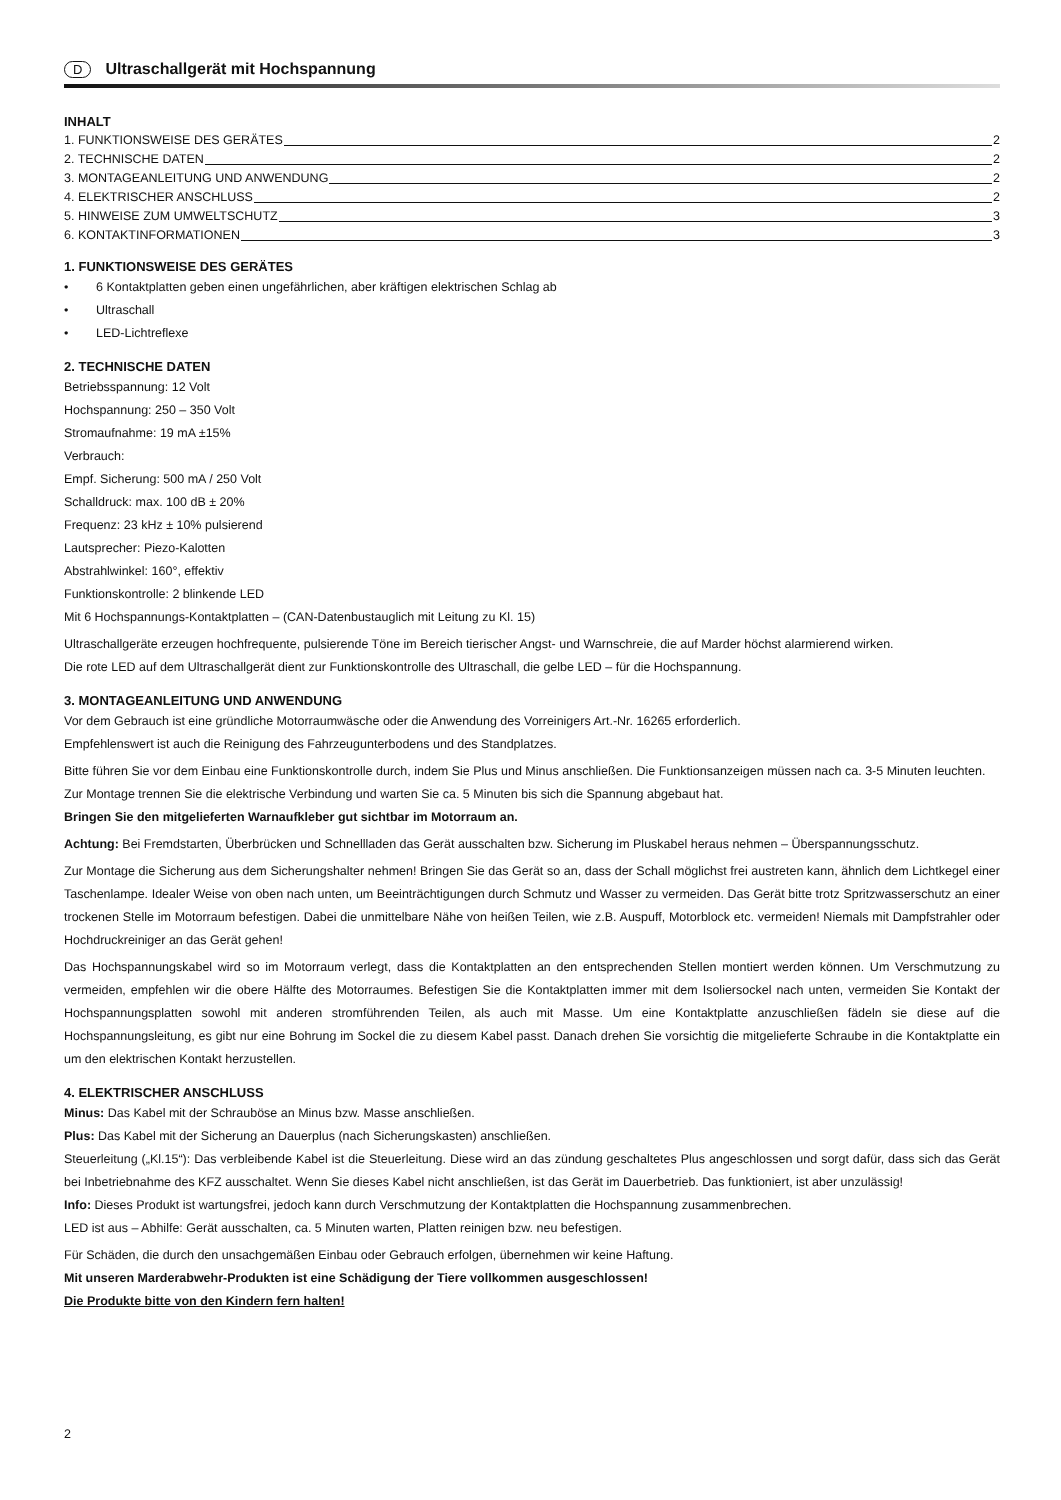D Ultraschallgerät mit Hochspannung
INHALT
1. FUNKTIONSWEISE DES GERÄTES 2
2. TECHNISCHE DATEN 2
3. MONTAGEANLEITUNG UND ANWENDUNG 2
4. ELEKTRISCHER ANSCHLUSS 2
5. HINWEISE ZUM UMWELTSCHUTZ 3
6. KONTAKTINFORMATIONEN 3
1. FUNKTIONSWEISE DES GERÄTES
• 6 Kontaktplatten geben einen ungefährlichen, aber kräftigen elektrischen Schlag ab
• Ultraschall
• LED-Lichtreflexe
2. TECHNISCHE DATEN
Betriebsspannung: 12 Volt
Hochspannung: 250 – 350 Volt
Stromaufnahme: 19 mA ±15%
Verbrauch:
Empf. Sicherung: 500 mA / 250 Volt
Schalldruck: max. 100 dB ± 20%
Frequenz: 23 kHz ± 10% pulsierend
Lautsprecher: Piezo-Kalotten
Abstrahlwinkel: 160°, effektiv
Funktionskontrolle: 2 blinkende LED
Mit 6 Hochspannungs-Kontaktplatten – (CAN-Datenbustauglich mit Leitung zu Kl. 15)
Ultraschallgeräte erzeugen hochfrequente, pulsierende Töne im Bereich tierischer Angst- und Warnschreie, die auf Marder höchst alarmierend wirken.
Die rote LED auf dem Ultraschallgerät dient zur Funktionskontrolle des Ultraschall, die gelbe LED – für die Hochspannung.
3. MONTAGEANLEITUNG UND ANWENDUNG
Vor dem Gebrauch ist eine gründliche Motorraumwäsche oder die Anwendung des Vorreinigers Art.-Nr. 16265 erforderlich.
Empfehlenswert ist auch die Reinigung des Fahrzeugunterbodens und des Standplatzes.
Bitte führen Sie vor dem Einbau eine Funktionskontrolle durch, indem Sie Plus und Minus anschließen. Die Funktionsanzeigen müssen nach ca. 3-5 Minuten leuchten. Zur Montage trennen Sie die elektrische Verbindung und warten Sie ca. 5 Minuten bis sich die Spannung abgebaut hat.
Bringen Sie den mitgelieferten Warnaufkleber gut sichtbar im Motorraum an.
Achtung: Bei Fremdstarten, Überbrücken und Schnellladen das Gerät ausschalten bzw. Sicherung im Pluskabel heraus nehmen – Überspannungsschutz.
Zur Montage die Sicherung aus dem Sicherungshalter nehmen! Bringen Sie das Gerät so an, dass der Schall möglichst frei austreten kann, ähnlich dem Lichtkegel einer Taschenlampe. Idealer Weise von oben nach unten, um Beeinträchtigungen durch Schmutz und Wasser zu vermeiden. Das Gerät bitte trotz Spritzwasserschutz an einer trockenen Stelle im Motorraum befestigen. Dabei die unmittelbare Nähe von heißen Teilen, wie z.B. Auspuff, Motorblock etc. vermeiden! Niemals mit Dampfstrahler oder Hochdruckreiniger an das Gerät gehen!
Das Hochspannungskabel wird so im Motorraum verlegt, dass die Kontaktplatten an den entsprechenden Stellen montiert werden können. Um Verschmutzung zu vermeiden, empfehlen wir die obere Hälfte des Motorraumes. Befestigen Sie die Kontaktplatten immer mit dem Isoliersockel nach unten, vermeiden Sie Kontakt der Hochspannungsplatten sowohl mit anderen stromführenden Teilen, als auch mit Masse. Um eine Kontaktplatte anzuschließen fädeln sie diese auf die Hochspannungsleitung, es gibt nur eine Bohrung im Sockel die zu diesem Kabel passt. Danach drehen Sie vorsichtig die mitgelieferte Schraube in die Kontaktplatte ein um den elektrischen Kontakt herzustellen.
4. ELEKTRISCHER ANSCHLUSS
Minus: Das Kabel mit der Schrauböse an Minus bzw. Masse anschließen.
Plus: Das Kabel mit der Sicherung an Dauerplus (nach Sicherungskasten) anschließen.
Steuerleitung („Kl.15“): Das verbleibende Kabel ist die Steuerleitung. Diese wird an das zündung geschaltetes Plus angeschlossen und sorgt dafür, dass sich das Gerät bei Inbetriebnahme des KFZ ausschaltet. Wenn Sie dieses Kabel nicht anschließen, ist das Gerät im Dauerbetrieb. Das funktioniert, ist aber unzulässig!
Info: Dieses Produkt ist wartungsfrei, jedoch kann durch Verschmutzung der Kontaktplatten die Hochspannung zusammenbrechen.
LED ist aus – Abhilfe: Gerät ausschalten, ca. 5 Minuten warten, Platten reinigen bzw. neu befestigen.
Für Schäden, die durch den unsachgemäßen Einbau oder Gebrauch erfolgen, übernehmen wir keine Haftung.
Mit unseren Marderabwehr-Produkten ist eine Schädigung der Tiere vollkommen ausgeschlossen!
Die Produkte bitte von den Kindern fern halten!
2